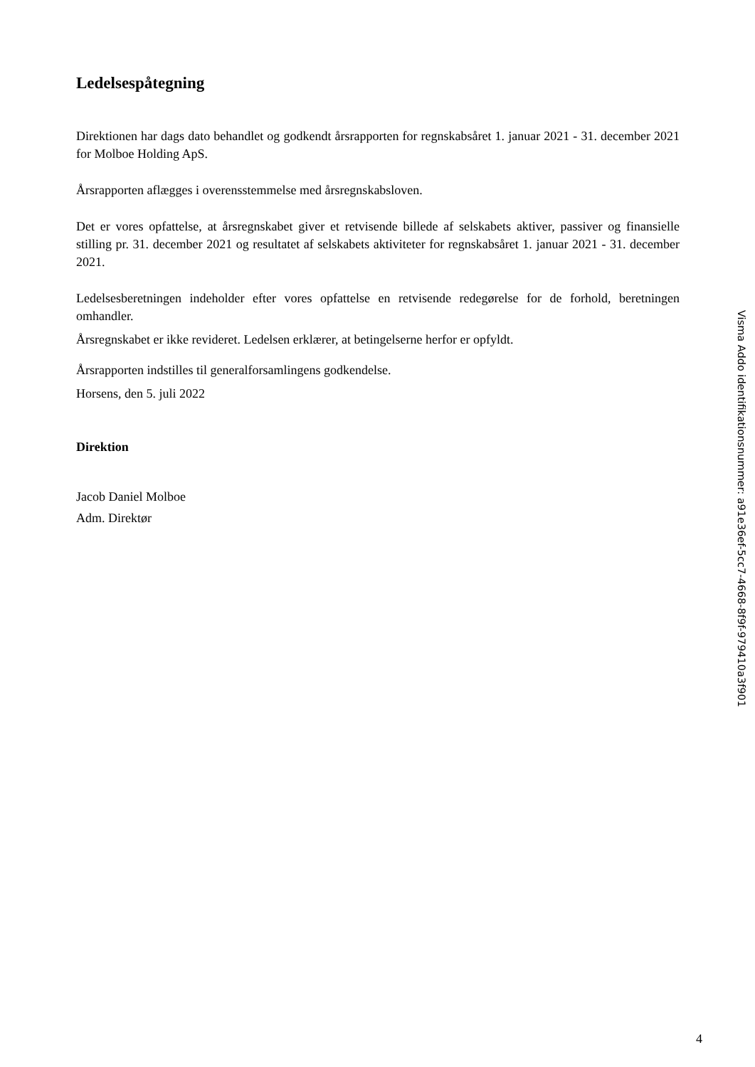Ledelsespåtegning
Direktionen har dags dato behandlet og godkendt årsrapporten for regnskabsåret 1. januar 2021 - 31. december 2021 for Molboe Holding ApS.
Årsrapporten aflægges i overensstemmelse med årsregnskabsloven.
Det er vores opfattelse, at årsregnskabet giver et retvisende billede af selskabets aktiver, passiver og finansielle stilling pr. 31. december 2021 og resultatet af selskabets aktiviteter for regnskabsåret 1. januar 2021 - 31. december 2021.
Ledelsesberetningen indeholder efter vores opfattelse en retvisende redegørelse for de forhold, beretningen omhandler.
Årsregnskabet er ikke revideret. Ledelsen erklærer, at betingelserne herfor er opfyldt.
Årsrapporten indstilles til generalforsamlingens godkendelse.
Horsens, den 5. juli 2022
Direktion
Jacob Daniel Molboe
Adm. Direktør
Visma Addo identifikationsnummer: a91e36ef-5cc7-4668-8f9f-979410a3f901
4